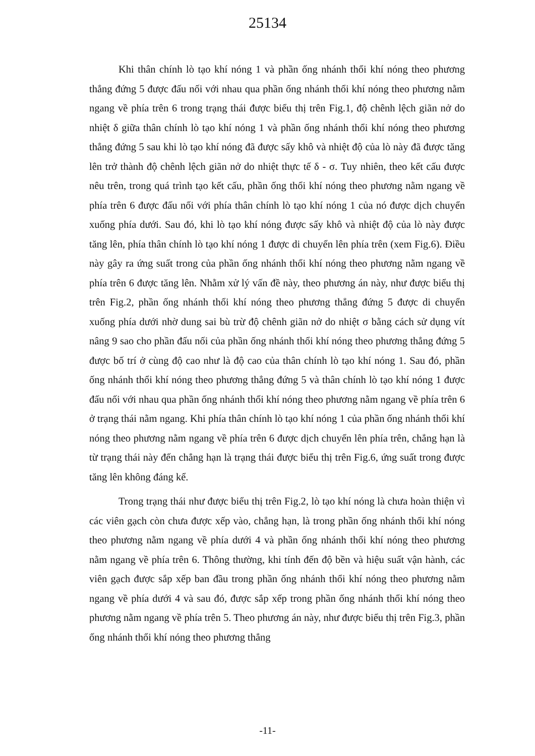25134
Khi thân chính lò tạo khí nóng 1 và phần ống nhánh thổi khí nóng theo phương thẳng đứng 5 được đấu nối với nhau qua phần ống nhánh thổi khí nóng theo phương nằm ngang về phía trên 6 trong trạng thái được biểu thị trên Fig.1, độ chênh lệch giãn nở do nhiệt δ giữa thân chính lò tạo khí nóng 1 và phần ống nhánh thổi khí nóng theo phương thẳng đứng 5 sau khi lò tạo khí nóng đã được sấy khô và nhiệt độ của lò này đã được tăng lên trở thành độ chênh lệch giãn nở do nhiệt thực tế δ - σ. Tuy nhiên, theo kết cấu được nêu trên, trong quá trình tạo kết cấu, phần ống thổi khí nóng theo phương nằm ngang về phía trên 6 được đấu nối với phía thân chính lò tạo khí nóng 1 của nó được dịch chuyển xuống phía dưới. Sau đó, khi lò tạo khí nóng được sấy khô và nhiệt độ của lò này được tăng lên, phía thân chính lò tạo khí nóng 1 được di chuyển lên phía trên (xem Fig.6). Điều này gây ra ứng suất trong của phần ống nhánh thổi khí nóng theo phương nằm ngang về phía trên 6 được tăng lên. Nhằm xử lý vấn đề này, theo phương án này, như được biểu thị trên Fig.2, phần ống nhánh thổi khí nóng theo phương thẳng đứng 5 được di chuyển xuống phía dưới nhờ dung sai bù trừ độ chênh giãn nở do nhiệt σ bằng cách sử dụng vít nâng 9 sao cho phần đấu nối của phần ống nhánh thổi khí nóng theo phương thẳng đứng 5 được bố trí ở cùng độ cao như là độ cao của thân chính lò tạo khí nóng 1. Sau đó, phần ống nhánh thổi khí nóng theo phương thẳng đứng 5 và thân chính lò tạo khí nóng 1 được đấu nối với nhau qua phần ống nhánh thổi khí nóng theo phương nằm ngang về phía trên 6 ở trạng thái nằm ngang. Khi phía thân chính lò tạo khí nóng 1 của phần ống nhánh thổi khí nóng theo phương nằm ngang về phía trên 6 được dịch chuyển lên phía trên, chẳng hạn là từ trạng thái này đến chẳng hạn là trạng thái được biểu thị trên Fig.6, ứng suất trong được tăng lên không đáng kể.
Trong trạng thái như được biểu thị trên Fig.2, lò tạo khí nóng là chưa hoàn thiện vì các viên gạch còn chưa được xếp vào, chẳng hạn, là trong phần ống nhánh thổi khí nóng theo phương nằm ngang về phía dưới 4 và phần ống nhánh thổi khí nóng theo phương nằm ngang về phía trên 6. Thông thường, khi tính đến độ bền và hiệu suất vận hành, các viên gạch được sắp xếp ban đầu trong phần ống nhánh thổi khí nóng theo phương nằm ngang về phía dưới 4 và sau đó, được sắp xếp trong phần ống nhánh thổi khí nóng theo phương nằm ngang về phía trên 5. Theo phương án này, như được biểu thị trên Fig.3, phần ống nhánh thổi khí nóng theo phương thẳng
-11-